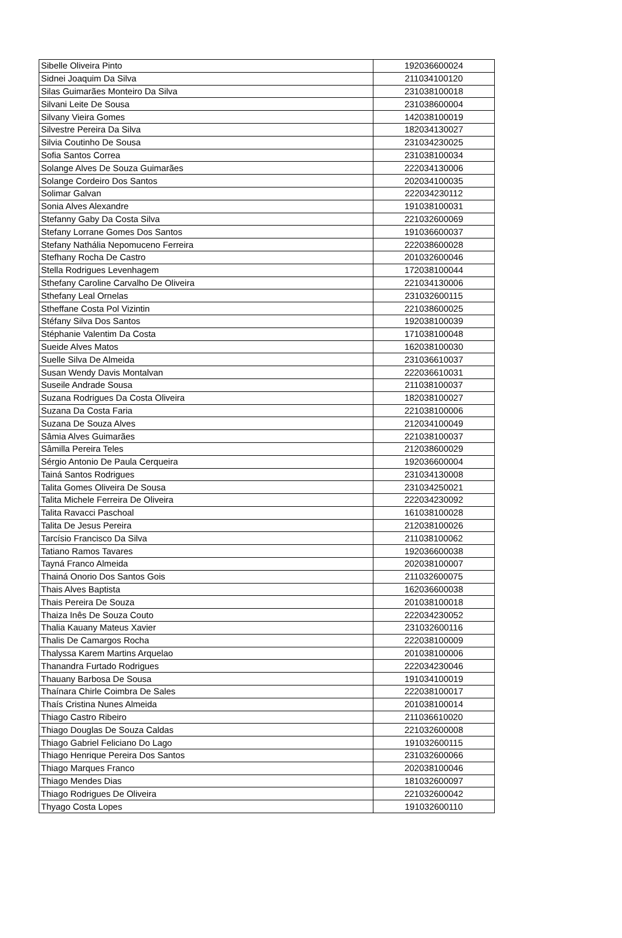| Sibelle Oliveira Pinto | 192036600024 |
| Sidnei Joaquim Da Silva | 211034100120 |
| Silas Guimarães Monteiro Da Silva | 231038100018 |
| Silvani Leite De Sousa | 231038600004 |
| Silvany Vieira Gomes | 142038100019 |
| Silvestre Pereira Da Silva | 182034130027 |
| Silvia Coutinho De Sousa | 231034230025 |
| Sofia Santos Correa | 231038100034 |
| Solange Alves De Souza Guimarães | 222034130006 |
| Solange Cordeiro Dos Santos | 202034100035 |
| Solimar Galvan | 222034230112 |
| Sonia Alves Alexandre | 191038100031 |
| Stefanny Gaby Da Costa Silva | 221032600069 |
| Stefany Lorrane Gomes Dos Santos | 191036600037 |
| Stefany Nathália Nepomuceno Ferreira | 222038600028 |
| Stefhany Rocha De Castro | 201032600046 |
| Stella Rodrigues Levenhagem | 172038100044 |
| Sthefany Caroline Carvalho De Oliveira | 221034130006 |
| Sthefany Leal Ornelas | 231032600115 |
| Stheffane Costa Pol Vizintin | 221038600025 |
| Stéfany Silva Dos Santos | 192038100039 |
| Stéphanie Valentim Da Costa | 171038100048 |
| Sueide Alves Matos | 162038100030 |
| Suelle Silva De Almeida | 231036610037 |
| Susan Wendy Davis Montalvan | 222036610031 |
| Suseile Andrade Sousa | 211038100037 |
| Suzana Rodrigues Da Costa Oliveira | 182038100027 |
| Suzana Da Costa Faria | 221038100006 |
| Suzana De Souza Alves | 212034100049 |
| Sâmia Alves Guimarães | 221038100037 |
| Sâmilla Pereira Teles | 212038600029 |
| Sérgio Antonio De Paula Cerqueira | 192036600004 |
| Tainá Santos Rodrigues | 231034130008 |
| Talita Gomes Oliveira De Sousa | 231034250021 |
| Talita Michele Ferreira De Oliveira | 222034230092 |
| Talita Ravacci Paschoal | 161038100028 |
| Talita De Jesus Pereira | 212038100026 |
| Tarcísio Francisco Da Silva | 211038100062 |
| Tatiano Ramos Tavares | 192036600038 |
| Tayná Franco Almeida | 202038100007 |
| Thainá Onorio Dos Santos Gois | 211032600075 |
| Thais Alves Baptista | 162036600038 |
| Thais Pereira De Souza | 201038100018 |
| Thaiza Inês De Souza Couto | 222034230052 |
| Thalia Kauany Mateus Xavier | 231032600116 |
| Thalis De Camargos Rocha | 222038100009 |
| Thalyssa Karem Martins Arquelao | 201038100006 |
| Thanandra Furtado Rodrigues | 222034230046 |
| Thauany Barbosa De Sousa | 191034100019 |
| Thaínara Chirle Coimbra De Sales | 222038100017 |
| Thaís Cristina Nunes Almeida | 201038100014 |
| Thiago Castro Ribeiro | 211036610020 |
| Thiago Douglas De Souza Caldas | 221032600008 |
| Thiago Gabriel Feliciano Do Lago | 191032600115 |
| Thiago Henrique Pereira Dos Santos | 231032600066 |
| Thiago Marques Franco | 202038100046 |
| Thiago Mendes Dias | 181032600097 |
| Thiago Rodrigues De Oliveira | 221032600042 |
| Thyago Costa Lopes | 191032600110 |